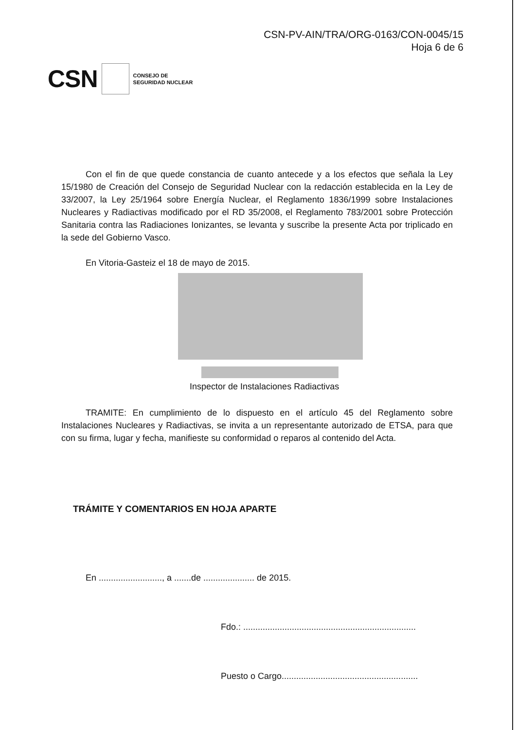CSN-PV-AIN/TRA/ORG-0163/CON-0045/15
Hoja 6 de 6
CSN CONSEJO DE
SEGURIDAD NUCLEAR
Con el fin de que quede constancia de cuanto antecede y a los efectos que señala la Ley 15/1980 de Creación del Consejo de Seguridad Nuclear con la redacción establecida en la Ley de 33/2007, la Ley 25/1964 sobre Energía Nuclear, el Reglamento 1836/1999 sobre Instalaciones Nucleares y Radiactivas modificado por el RD 35/2008, el Reglamento 783/2001 sobre Protección Sanitaria contra las Radiaciones Ionizantes, se levanta y suscribe la presente Acta por triplicado en la sede del Gobierno Vasco.
En Vitoria-Gasteiz el 18 de mayo de 2015.
Inspector de Instalaciones Radiactivas
TRAMITE: En cumplimiento de lo dispuesto en el artículo 45 del Reglamento sobre Instalaciones Nucleares y Radiactivas, se invita a un representante autorizado de ETSA, para que con su firma, lugar y fecha, manifieste su conformidad o reparos al contenido del Acta.
TRÁMITE Y COMENTARIOS EN HOJA APARTE
En .........................., a .......de ..................... de 2015.
Fdo.: .......................................................................
Puesto o Cargo........................................................